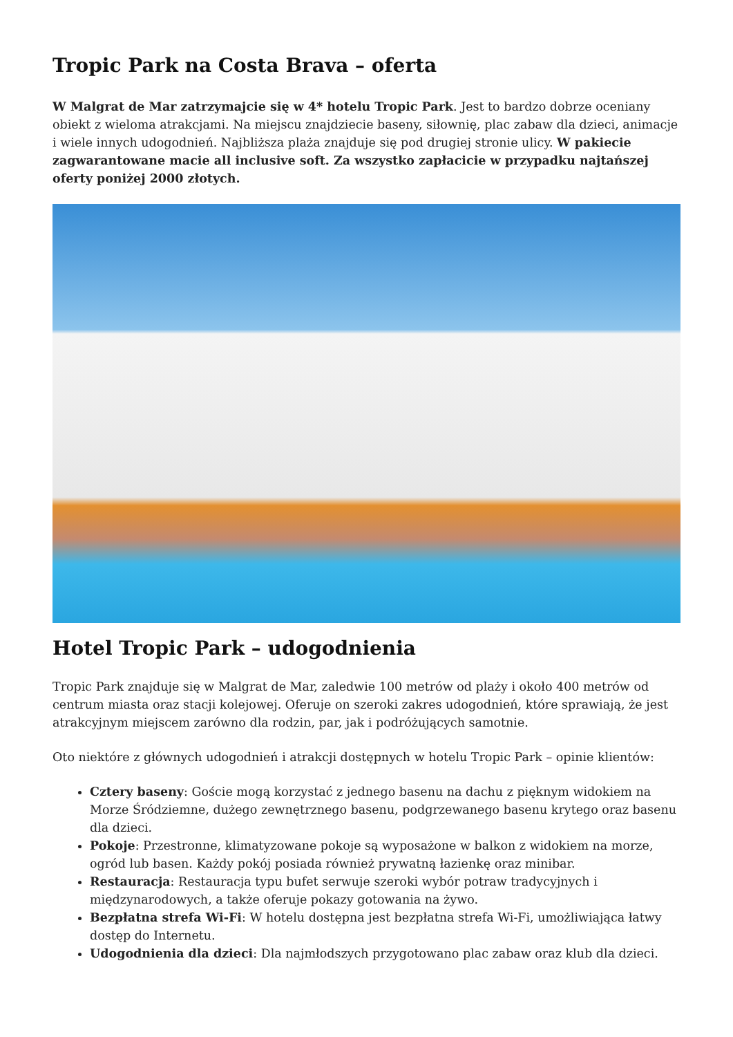Tropic Park na Costa Brava – oferta
W Malgrat de Mar zatrzymajcie się w 4* hotelu Tropic Park. Jest to bardzo dobrze oceniany obiekt z wieloma atrakcjami. Na miejscu znajdziecie baseny, siłownię, plac zabaw dla dzieci, animacje i wiele innych udogodnień. Najbliższa plaża znajduje się pod drugiej stronie ulicy. W pakiecie zagwarantowane macie all inclusive soft. Za wszystko zapłacicie w przypadku najtańszej oferty poniżej 2000 złotych.
Hotel Tropic Park – udogodnienia
Tropic Park znajduje się w Malgrat de Mar, zaledwie 100 metrów od plaży i około 400 metrów od centrum miasta oraz stacji kolejowej. Oferuje on szeroki zakres udogodnień, które sprawiają, że jest atrakcyjnym miejscem zarówno dla rodzin, par, jak i podróżujących samotnie.
Oto niektóre z głównych udogodnień i atrakcji dostępnych w hotelu Tropic Park – opinie klientów:
Cztery baseny: Goście mogą korzystać z jednego basenu na dachu z pięknym widokiem na Morze Śródziemne, dużego zewnętrznego basenu, podgrzewanego basenu krytego oraz basenu dla dzieci.
Pokoje: Przestronne, klimatyzowane pokoje są wyposażone w balkon z widokiem na morze, ogród lub basen. Każdy pokój posiada również prywatną łazienkę oraz minibar.
Restauracja: Restauracja typu bufet serwuje szeroki wybór potraw tradycyjnych i międzynarodowych, a także oferuje pokazy gotowania na żywo.
Bezpłatna strefa Wi-Fi: W hotelu dostępna jest bezpłatna strefa Wi-Fi, umożliwiająca łatwy dostęp do Internetu.
Udogodnienia dla dzieci: Dla najmłodszych przygotowano plac zabaw oraz klub dla dzieci.